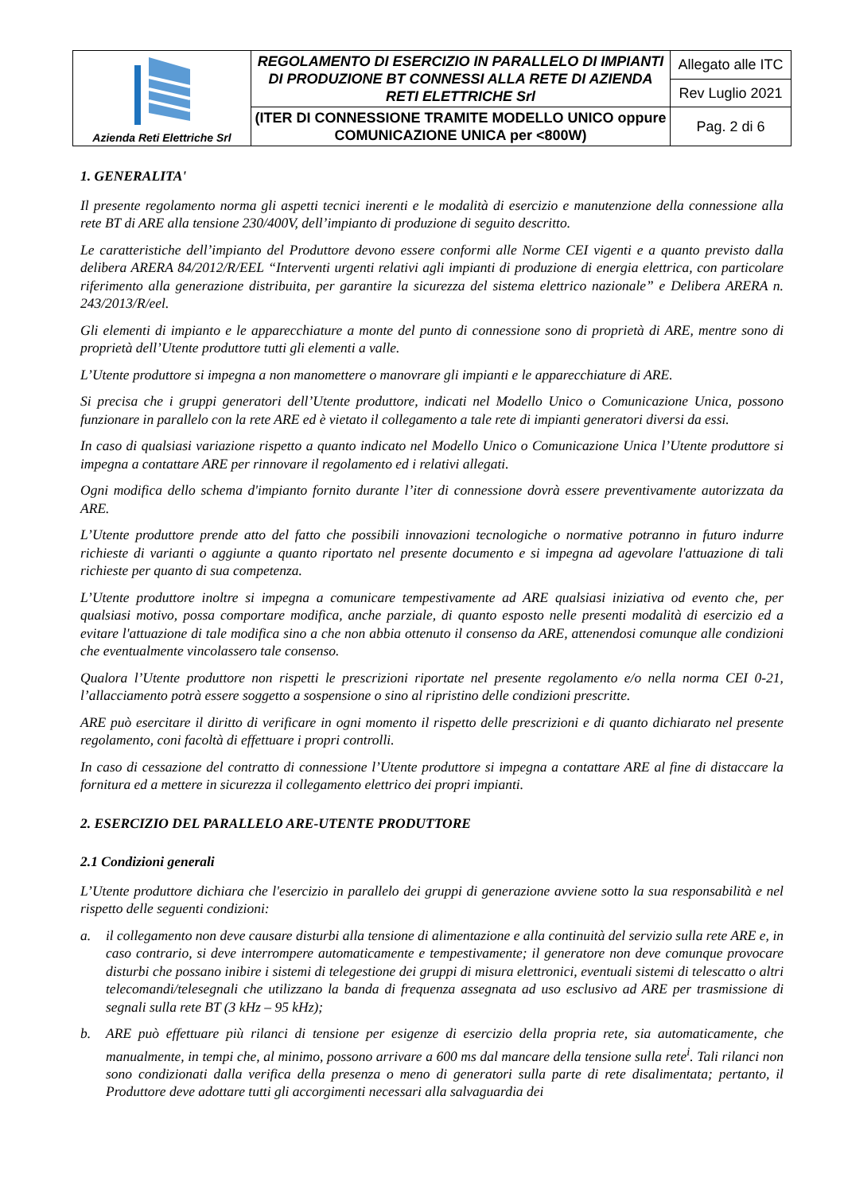| Azienda Reti Elettriche Srl | REGOLAMENTO DI ESERCIZIO IN PARALLELO DI IMPIANTI DI PRODUZIONE BT CONNESSI ALLA RETE DI AZIENDA RETI ELETTRICHE Srl | Allegato alle ITC |
| | | Rev Luglio 2021 |
| | (ITER DI CONNESSIONE TRAMITE MODELLO UNICO oppure COMUNICAZIONE UNICA per <800W) | Pag. 2 di 6 |
1. GENERALITA'
Il presente regolamento norma gli aspetti tecnici inerenti e le modalità di esercizio e manutenzione della connessione alla rete BT di ARE alla tensione 230/400V, dell’impianto di produzione di seguito descritto.
Le caratteristiche dell’impianto del Produttore devono essere conformi alle Norme CEI vigenti e a quanto previsto dalla delibera ARERA 84/2012/R/EEL “Interventi urgenti relativi agli impianti di produzione di energia elettrica, con particolare riferimento alla generazione distribuita, per garantire la sicurezza del sistema elettrico nazionale” e Delibera ARERA n. 243/2013/R/eel.
Gli elementi di impianto e le apparecchiature a monte del punto di connessione sono di proprietà di ARE, mentre sono di proprietà dell’Utente produttore tutti gli elementi a valle.
L’Utente produttore si impegna a non manomettere o manovrare gli impianti e le apparecchiature di ARE.
Si precisa che i gruppi generatori dell’Utente produttore, indicati nel Modello Unico o Comunicazione Unica, possono funzionare in parallelo con la rete ARE ed è vietato il collegamento a tale rete di impianti generatori diversi da essi.
In caso di qualsiasi variazione rispetto a quanto indicato nel Modello Unico o Comunicazione Unica l’Utente produttore si impegna a contattare ARE per rinnovare il regolamento ed i relativi allegati.
Ogni modifica dello schema d'impianto fornito durante l’iter di connessione dovrà essere preventivamente autorizzata da ARE.
L’Utente produttore prende atto del fatto che possibili innovazioni tecnologiche o normative potranno in futuro indurre richieste di varianti o aggiunte a quanto riportato nel presente documento e si impegna ad agevolare l'attuazione di tali richieste per quanto di sua competenza.
L’Utente produttore inoltre si impegna a comunicare tempestivamente ad ARE qualsiasi iniziativa od evento che, per qualsiasi motivo, possa comportare modifica, anche parziale, di quanto esposto nelle presenti modalità di esercizio ed a evitare l'attuazione di tale modifica sino a che non abbia ottenuto il consenso da ARE, attenendosi comunque alle condizioni che eventualmente vincolassero tale consenso.
Qualora l’Utente produttore non rispetti le prescrizioni riportate nel presente regolamento e/o nella norma CEI 0-21, l’allacciamento potrà essere soggetto a sospensione o sino al ripristino delle condizioni prescritte.
ARE può esercitare il diritto di verificare in ogni momento il rispetto delle prescrizioni e di quanto dichiarato nel presente regolamento, coni facoltà di effettuare i propri controlli.
In caso di cessazione del contratto di connessione l’Utente produttore si impegna a contattare ARE al fine di distaccare la fornitura ed a mettere in sicurezza il collegamento elettrico dei propri impianti.
2. ESERCIZIO DEL PARALLELO ARE-UTENTE PRODUTTORE
2.1 Condizioni generali
L’Utente produttore dichiara che l'esercizio in parallelo dei gruppi di generazione avviene sotto la sua responsabilità e nel rispetto delle seguenti condizioni:
a. il collegamento non deve causare disturbi alla tensione di alimentazione e alla continuità del servizio sulla rete ARE e, in caso contrario, si deve interrompere automaticamente e tempestivamente; il generatore non deve comunque provocare disturbi che possano inibire i sistemi di telegestione dei gruppi di misura elettronici, eventuali sistemi di telescatto o altri telecomandi/telesegnali che utilizzano la banda di frequenza assegnata ad uso esclusivo ad ARE per trasmissione di segnali sulla rete BT (3 kHz – 95 kHz);
b. ARE può effettuare più rilanci di tensione per esigenze di esercizio della propria rete, sia automaticamente, che manualmente, in tempi che, al minimo, possono arrivare a 600 ms dal mancare della tensione sulla rete<sup>i</sup>. Tali rilanci non sono condizionati dalla verifica della presenza o meno di generatori sulla parte di rete disalimentata; pertanto, il Produttore deve adottare tutti gli accorgimenti necessari alla salvaguardia dei